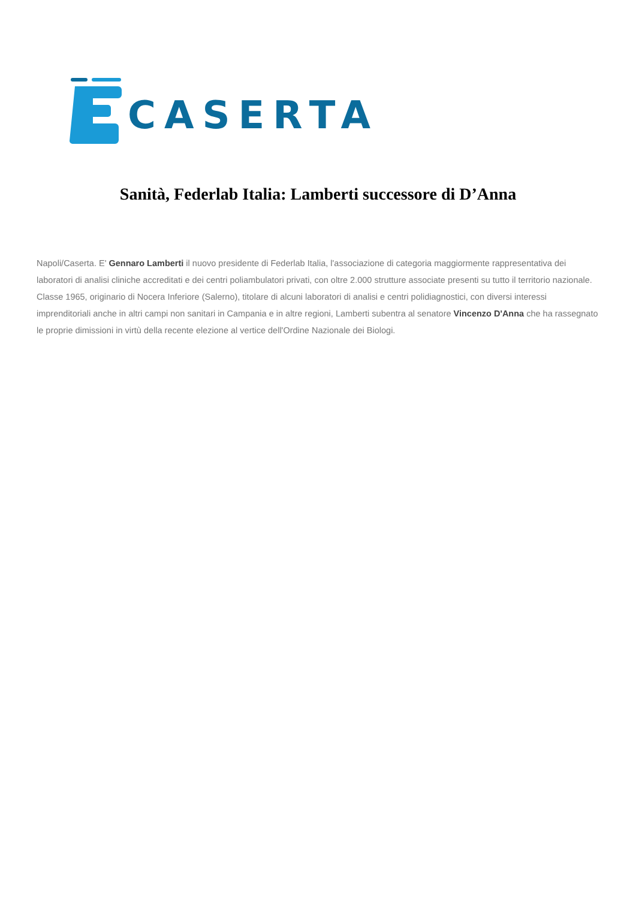CASERTA
Sanità, Federlab Italia: Lamberti successore di D’Anna
Napoli/Caserta. E' Gennaro Lamberti il nuovo presidente di Federlab Italia, l'associazione di categoria maggiormente rappresentativa dei laboratori di analisi cliniche accreditati e dei centri poliambulatori privati, con oltre 2.000 strutture associate presenti su tutto il territorio nazionale. Classe 1965, originario di Nocera Inferiore (Salerno), titolare di alcuni laboratori di analisi e centri polidiagnostici, con diversi interessi imprenditoriali anche in altri campi non sanitari in Campania e in altre regioni, Lamberti subentra al senatore Vincenzo D'Anna che ha rassegnato le proprie dimissioni in virtù della recente elezione al vertice dell'Ordine Nazionale dei Biologi.